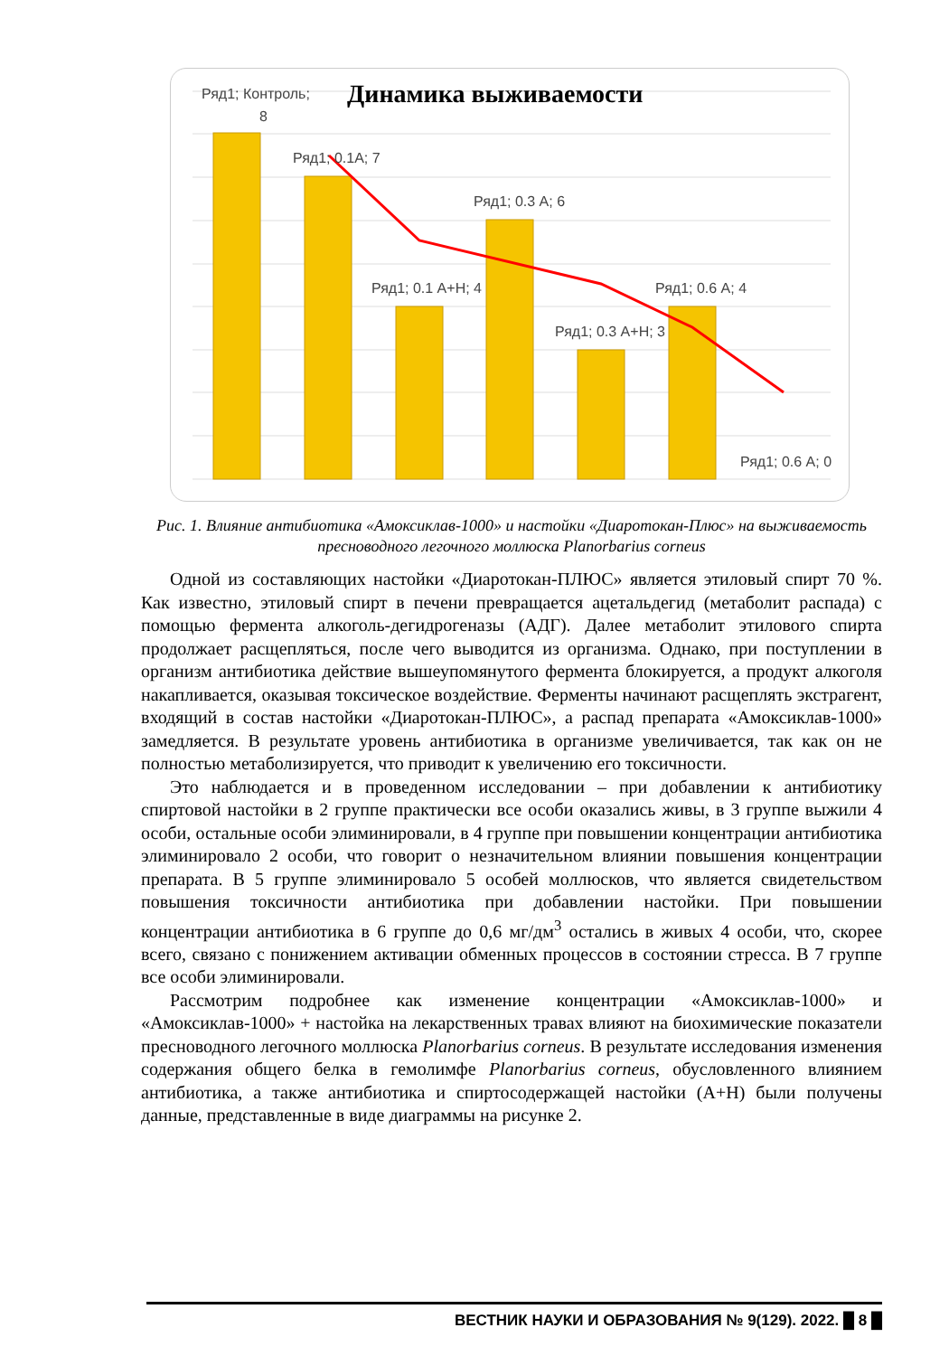Динамика выживаемости
Ряд1; Контроль;
8
Ряд1; 0.1А; 7
Ряд1; 0.3 А; 6
Ряд1; 0.1 А+Н; 4
Ряд1; 0.6 А; 4
Ряд1; 0.3 А+Н; 3
Ряд1; 0.6 А; 0
Рис. 1. Влияние антибиотика «Амоксиклав-1000» и настойки «Диаротокан-Плюс» на выживаемость пресноводного легочного моллюска Planorbarius corneus
Одной из составляющих настойки «Диаротокан-ПЛЮС» является этиловый спирт 70 %. Как известно, этиловый спирт в печени превращается ацетальдегид (метаболит распада) с помощью фермента алкоголь-дегидрогеназы (АДГ). Далее метаболит этилового спирта продолжает расщепляться, после чего выводится из организма. Однако, при поступлении в организм антибиотика действие вышеупомянутого фермента блокируется, а продукт алкоголя накапливается, оказывая токсическое воздействие. Ферменты начинают расщеплять экстрагент, входящий в состав настойки «Диаротокан-ПЛЮС», а распад препарата «Амоксиклав-1000» замедляется. В результате уровень антибиотика в организме увеличивается, так как он не полностью метаболизируется, что приводит к увеличению его токсичности.
Это наблюдается и в проведенном исследовании – при добавлении к антибиотику спиртовой настойки в 2 группе практически все особи оказались живы, в 3 группе выжили 4 особи, остальные особи элиминировали, в 4 группе при повышении концентрации антибиотика элиминировало 2 особи, что говорит о незначительном влиянии повышения концентрации препарата. В 5 группе элиминировало 5 особей моллюсков, что является свидетельством повышения токсичности антибиотика при добавлении настойки. При повышении концентрации антибиотика в 6 группе до 0,6 мг/дм<sup>3</sup> остались в живых 4 особи, что, скорее всего, связано с понижением активации обменных процессов в состоянии стресса. В 7 группе все особи элиминировали.
Рассмотрим подробнее как изменение концентрации «Амоксиклав-1000» и «Амоксиклав-1000» + настойка на лекарственных травах влияют на биохимические показатели пресноводного легочного моллюска Planorbarius corneus. В результате исследования изменения содержания общего белка в гемолимфе Planorbarius corneus, обусловленного влиянием антибиотика, а также антибиотика и спиртосодержащей настойки (А+Н) были получены данные, представленные в виде диаграммы на рисунке 2.
ВЕСТНИК НАУКИ И ОБРАЗОВАНИЯ № 9(129). 2022. █ 8 █